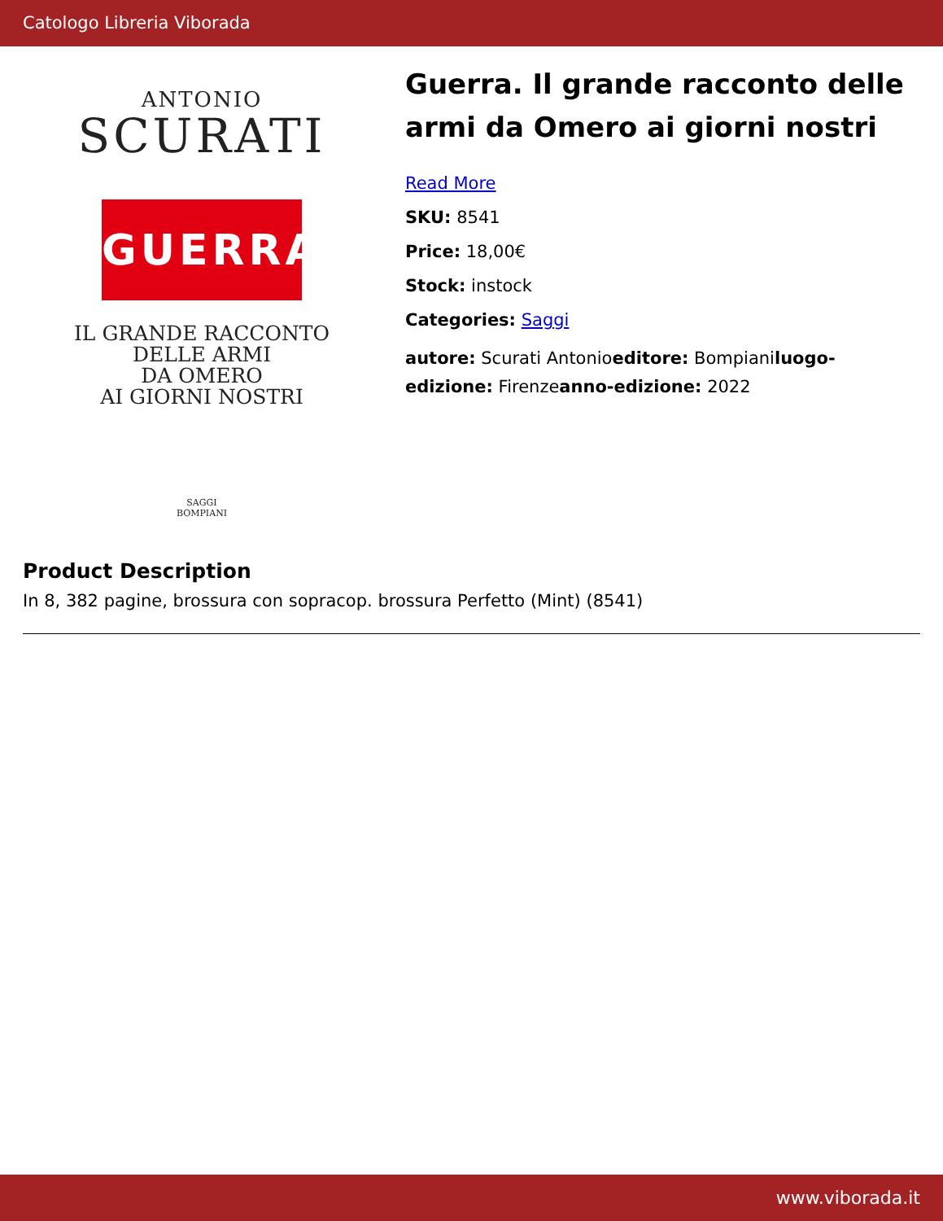Catologo Libreria Viborada
ANTONIO
SCURATI
GUERRA
IL GRANDE RACCONTO
DELLE ARMI
DA OMERO
AI GIORNI NOSTRI
SAGGI
BOMPIANI
Guerra. Il grande racconto delle armi da Omero ai giorni nostri
Read More
SKU: 8541
Price: 18,00€
Stock: instock
Categories: Saggi
autore: Scurati Antonioeditore: Bompianiluogo-edizione: Firenzeanno-edizione: 2022
Product Description
In 8, 382 pagine, brossura con sopracop. brossura Perfetto (Mint) (8541)
www.viborada.it